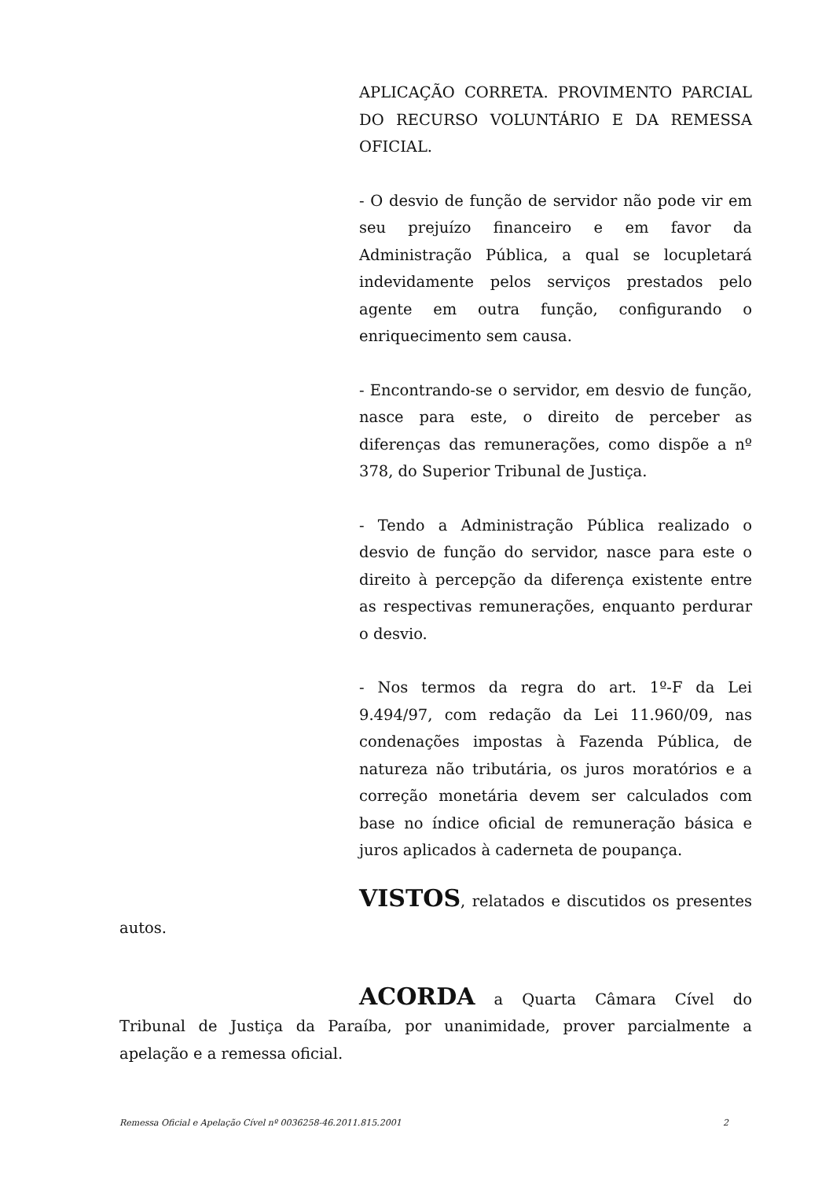APLICAÇÃO CORRETA. PROVIMENTO PARCIAL DO RECURSO VOLUNTÁRIO E DA REMESSA OFICIAL.
- O desvio de função de servidor não pode vir em seu prejuízo financeiro e em favor da Administração Pública, a qual se locupletará indevidamente pelos serviços prestados pelo agente em outra função, configurando o enriquecimento sem causa.
- Encontrando-se o servidor, em desvio de função, nasce para este, o direito de perceber as diferenças das remunerações, como dispõe a nº 378, do Superior Tribunal de Justiça.
- Tendo a Administração Pública realizado o desvio de função do servidor, nasce para este o direito à percepção da diferença existente entre as respectivas remunerações, enquanto perdurar o desvio.
- Nos termos da regra do art. 1º-F da Lei 9.494/97, com redação da Lei 11.960/09, nas condenações impostas à Fazenda Pública, de natureza não tributária, os juros moratórios e a correção monetária devem ser calculados com base no índice oficial de remuneração básica e juros aplicados à caderneta de poupança.
VISTOS, relatados e discutidos os presentes autos.
ACORDA a Quarta Câmara Cível do Tribunal de Justiça da Paraíba, por unanimidade, prover parcialmente a apelação e a remessa oficial.
Remessa Oficial e Apelação Cível nº 0036258-46.2011.815.2001 2